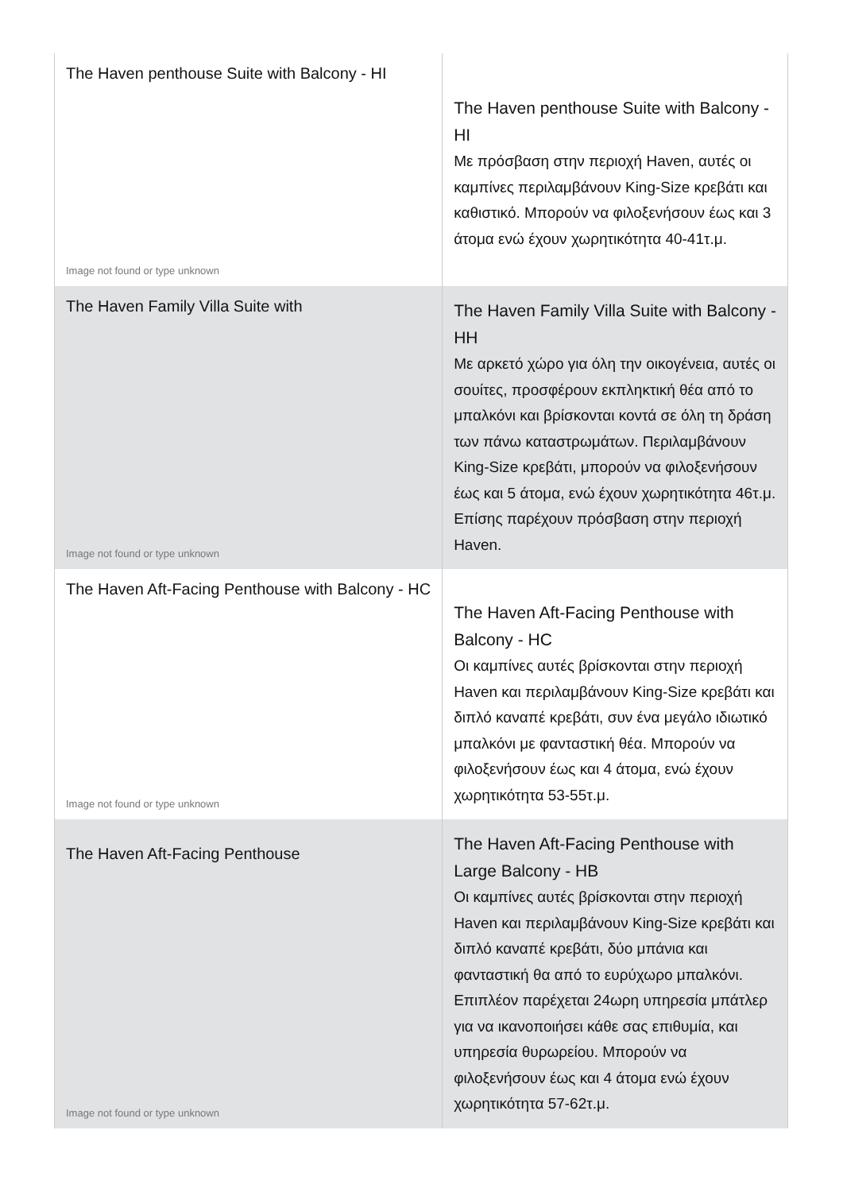| The Haven penthouse Suite with Balcony - HI Image not found or type unknown | The Haven penthouse Suite with Balcony - HI Με πρόσβαση στην περιοχή Haven, αυτές οι καμπίνες περιλαμβάνουν King-Size κρεβάτι και καθιστικό. Μπορούν να φιλοξενήσουν έως και 3 άτομα ενώ έχουν χωρητικότητα 40-41τ.μ. |
| The Haven Family Villa Suite with Image not found or type unknown | The Haven Family Villa Suite with Balcony - HH Με αρκετό χώρο για όλη την οικογένεια, αυτές οι σουίτες, προσφέρουν εκπληκτική θέα από το μπαλκόνι και βρίσκονται κοντά σε όλη τη δράση των πάνω καταστρωμάτων. Περιλαμβάνουν King-Size κρεβάτι, μπορούν να φιλοξενήσουν έως και 5 άτομα, ενώ έχουν χωρητικότητα 46τ.μ. Επίσης παρέχουν πρόσβαση στην περιοχή Haven. |
| The Haven Aft-Facing Penthouse with Balcony - HC Image not found or type unknown | The Haven Aft-Facing Penthouse with Balcony - HC Οι καμπίνες αυτές βρίσκονται στην περιοχή Haven και περιλαμβάνουν King-Size κρεβάτι και διπλό καναπέ κρεβάτι, συν ένα μεγάλο ιδιωτικό μπαλκόνι με φανταστική θέα. Μπορούν να φιλοξενήσουν έως και 4 άτομα, ενώ έχουν χωρητικότητα 53-55τ.μ. |
| The Haven Aft-Facing Penthouse Image not found or type unknown | The Haven Aft-Facing Penthouse with Large Balcony - HB Οι καμπίνες αυτές βρίσκονται στην περιοχή Haven και περιλαμβάνουν King-Size κρεβάτι και διπλό καναπέ κρεβάτι, δύο μπάνια και φανταστική θα από το ευρύχωρο μπαλκόνι. Επιπλέον παρέχεται 24ωρη υπηρεσία μπάτλερ για να ικανοποιήσει κάθε σας επιθυμία, και υπηρεσία θυρωρείου. Μπορούν να φιλοξενήσουν έως και 4 άτομα ενώ έχουν χωρητικότητα 57-62τ.μ. |